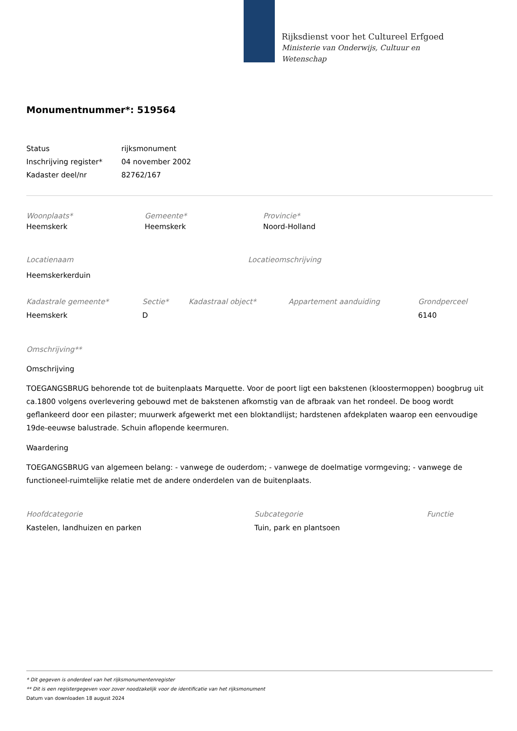Rijksdienst voor het Cultureel Erfgoed
Ministerie van Onderwijs, Cultuur en
Wetenschap
Monumentnummer*: 519564
Status rijksmonument
Inschrijving register*
04 november 2002
Kadaster deel/nr 82762/167
Woonplaats*
Heemskerk
Gemeente*
Heemskerk
Provincie*
Noord-Holland
Locatienaam
Heemskerkerduin
Locatieomschrijving
Kadastrale gemeente*
Heemskerk
Sectie*
D
Kadastraal object* Appartement aanduiding Grondperceel
6140
Omschrijving**
Omschrijving
TOEGANGSBRUG behorende tot de buitenplaats Marquette. Voor de poort ligt een bakstenen (kloostermoppen) boogbrug uit ca.1800 volgens overlevering gebouwd met de bakstenen afkomstig van de afbraak van het rondeel. De boog wordt geflankeerd door een pilaster; muurwerk afgewerkt met een bloktandlijst; hardstenen afdekplaten waarop een eenvoudige 19de-eeuwse balustrade. Schuin aflopende keermuren.
Waardering
TOEGANGSBRUG van algemeen belang: - vanwege de ouderdom; - vanwege de doelmatige vormgeving; - vanwege de functioneel-ruimtelijke relatie met de andere onderdelen van de buitenplaats.
Hoofdcategorie
Kastelen, landhuizen en parken
Subcategorie
Tuin, park en plantsoen
Functie
* Dit gegeven is onderdeel van het rijksmonumentenregister
** Dit is een registergegeven voor zover noodzakelijk voor de identificatie van het rijksmonument
Datum van downloaden 18 august 2024